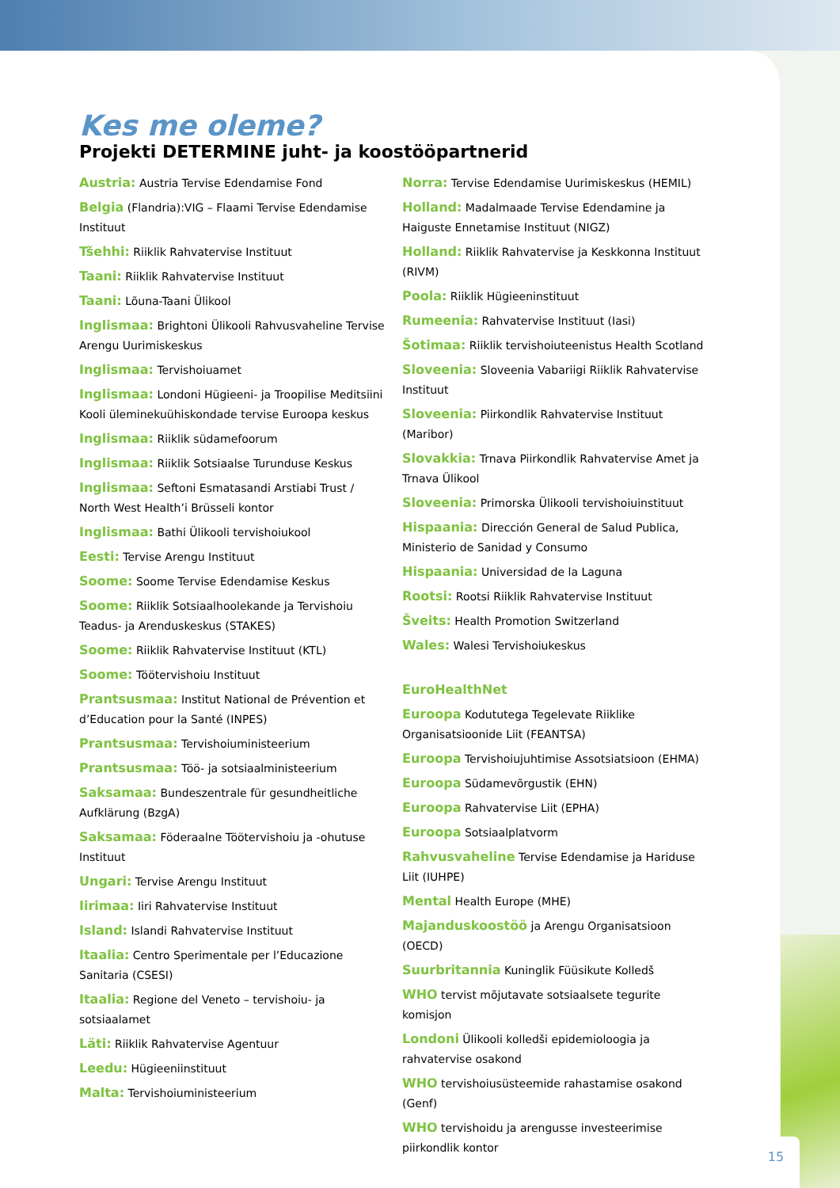Kes me oleme?
Projekti DETERMINE juht- ja koostööpartnerid
Austria: Austria Tervise Edendamise Fond
Belgia (Flandria):VIG – Flaami Tervise Edendamise Instituut
Tšehhi: Riiklik Rahvatervise Instituut
Taani: Riiklik Rahvatervise Instituut
Taani: Lõuna-Taani Ülikool
Inglismaa: Brightoni Ülikooli Rahvusvaheline Tervise Arengu Uurimiskeskus
Inglismaa: Tervishoiuamet
Inglismaa: Londoni Hügieeni- ja Troopilise Meditsiini Kooli üleminekuühiskondade tervise Euroopa keskus
Inglismaa: Riiklik südamefoorum
Inglismaa: Riiklik Sotsiaalse Turunduse Keskus
Inglismaa: Seftoni Esmatasandi Arstiabi Trust / North West Health’i Brüsseli kontor
Inglismaa: Bathi Ülikooli tervishoiukool
Eesti: Tervise Arengu Instituut
Soome: Soome Tervise Edendamise Keskus
Soome: Riiklik Sotsiaalhoolekande ja Tervishoiu Teadus- ja Arenduskeskus (STAKES)
Soome: Riiklik Rahvatervise Instituut (KTL)
Soome: Töötervishoiu Instituut
Prantsusmaa: Institut National de Prévention et d’Education pour la Santé (INPES)
Prantsusmaa: Tervishoiuministeerium
Prantsusmaa: Töö- ja sotsiaalministeerium
Saksamaa: Bundeszentrale für gesundheitliche Aufklärung (BzgA)
Saksamaa: Föderaalne Töötervishoiu ja -ohutuse Instituut
Ungari: Tervise Arengu Instituut
Iirimaa: Iiri Rahvatervise Instituut
Island: Islandi Rahvatervise Instituut
Itaalia: Centro Sperimentale per l’Educazione Sanitaria (CSESI)
Itaalia: Regione del Veneto – tervishoiu- ja sotsiaalamet
Läti: Riiklik Rahvatervise Agentuur
Leedu: Hügieeniinstituut
Malta: Tervishoiuministeerium
Norra: Tervise Edendamise Uurimiskeskus (HEMIL)
Holland: Madalmaade Tervise Edendamine ja Haiguste Ennetamise Instituut (NIGZ)
Holland: Riiklik Rahvatervise ja Keskkonna Instituut (RIVM)
Poola: Riiklik Hügieeninstituut
Rumeenia: Rahvatervise Instituut (Iasi)
Šotimaa: Riiklik tervishoiuteenistus Health Scotland
Sloveenia: Sloveenia Vabariigi Riiklik Rahvatervise Instituut
Sloveenia: Piirkondlik Rahvatervise Instituut (Maribor)
Slovakkia: Trnava Piirkondlik Rahvatervise Amet ja Trnava Ülikool
Sloveenia: Primorska Ülikooli tervishoiuinstituut
Hispaania: Dirección General de Salud Publica, Ministerio de Sanidad y Consumo
Hispaania: Universidad de la Laguna
Rootsi: Rootsi Riiklik Rahvatervise Instituut
Šveits: Health Promotion Switzerland
Wales: Walesi Tervishoiukeskus
EuroHealthNet
Euroopa Kodututega Tegelevate Riiklike Organisatsioonide Liit (FEANTSA)
Euroopa Tervishoiujuhtimise Assotsiatsioon (EHMA)
Euroopa Südamevõrgustik (EHN)
Euroopa Rahvatervise Liit (EPHA)
Euroopa Sotsiaalplatvorm
Rahvusvaheline Tervise Edendamise ja Hariduse Liit (IUHPE)
Mental Health Europe (MHE)
Majanduskoostöö ja Arengu Organisatsioon (OECD)
Suurbritannia Kuninglik Füüsikute Kolledš
WHO tervist mõjutavate sotsiaalsete tegurite komisjon
Londoni Ülikooli kolledši epidemioloogia ja rahvatervise osakond
WHO tervishoiusüsteemide rahastamise osakond (Genf)
WHO tervishoidu ja arengusse investeerimise piirkondlik kontor
15